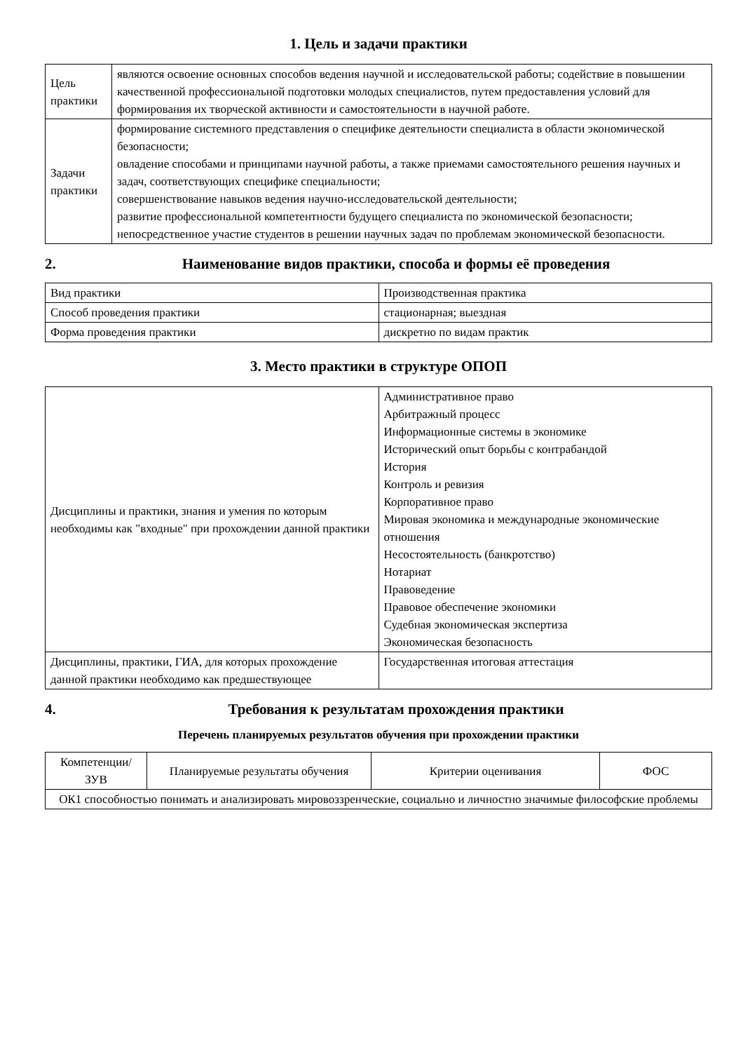1. Цель и задачи практики
| Цель практики | являются освоение основных способов ведения научной и исследовательской работы; содействие в повышении качественной профессиональной подготовки молодых специалистов, путем предоставления условий для формирования их творческой активности и самостоятельности в научной работе. |
| Задачи практики | формирование системного представления о специфике деятельности специалиста в области экономической безопасности; овладение способами и принципами научной работы, а также приемами самостоятельного решения научных и задач, соответствующих специфике специальности; совершенствование навыков ведения научно-исследовательской деятельности; развитие профессиональной компетентности будущего специалиста по экономической безопасности; непосредственное участие студентов в решении научных задач по проблемам экономической безопасности. |
2. Наименование видов практики, способа и формы её проведения
| Вид практики | Производственная практика |
| Способ проведения практики | стационарная; выездная |
| Форма проведения практики | дискретно по видам практик |
3. Место практики в структуре ОПОП
| Дисциплины и практики, знания и умения по которым необходимы как "входные" при прохождении данной практики | Административное право Арбитражный процесс Информационные системы в экономике Исторический опыт борьбы с контрабандой История Контроль и ревизия Корпоративное право Мировая экономика и международные экономические отношения Несостоятельность (банкротство) Нотариат Правоведение Правовое обеспечение экономики Судебная экономическая экспертиза Экономическая безопасность |
| Дисциплины, практики, ГИА, для которых прохождение данной практики необходимо как предшествующее | Государственная итоговая аттестация |
4. Требования к результатам прохождения практики
Перечень планируемых результатов обучения при прохождении практики
| Компетенции/ ЗУВ | Планируемые результаты обучения | Критерии оценивания | ФОС |
| --- | --- | --- | --- |
| ОК1 способностью понимать и анализировать мировоззренческие, социально и личностно значимые философские проблемы | | | |